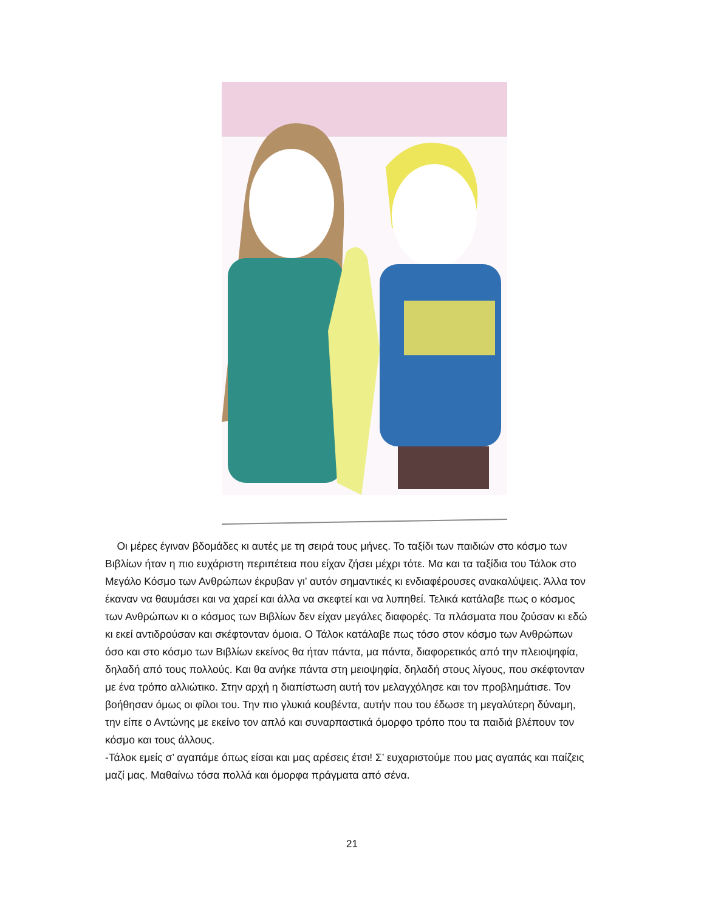Οι μέρες έγιναν βδομάδες κι αυτές με τη σειρά τους μήνες. Το ταξίδι των παιδιών στο κόσμο των Βιβλίων ήταν η πιο ευχάριστη περιπέτεια που είχαν ζήσει μέχρι τότε. Μα και τα ταξίδια του Τάλοκ στο Μεγάλο Κόσμο των Ανθρώπων έκρυβαν γι’ αυτόν σημαντικές κι ενδιαφέρουσες ανακαλύψεις. Άλλα τον έκαναν να θαυμάσει και να χαρεί και άλλα να σκεφτεί και να λυπηθεί. Τελικά κατάλαβε πως ο κόσμος των Ανθρώπων κι ο κόσμος των Βιβλίων δεν είχαν μεγάλες διαφορές. Τα πλάσματα που ζούσαν κι εδώ κι εκεί αντιδρούσαν και σκέφτονταν όμοια. Ο Τάλοκ κατάλαβε πως τόσο στον κόσμο των Ανθρώπων όσο και στο κόσμο των Βιβλίων εκείνος θα ήταν πάντα, μα πάντα, διαφορετικός από την πλειοψηφία, δηλαδή από τους πολλούς. Και θα ανήκε πάντα στη μειοψηφία, δηλαδή στους λίγους, που σκέφτονταν με ένα τρόπο αλλιώτικο. Στην αρχή η διαπίστωση αυτή τον μελαγχόλησε και τον προβλημάτισε. Τον βοήθησαν όμως οι φίλοι του. Την πιο γλυκιά κουβέντα, αυτήν που του έδωσε τη μεγαλύτερη δύναμη, την είπε ο Αντώνης με εκείνο τον απλό και συναρπαστικά όμορφο τρόπο που τα παιδιά βλέπουν τον κόσμο και τους άλλους.
-Τάλοκ εμείς σ’ αγαπάμε όπως είσαι και μας αρέσεις έτσι! Σ’ ευχαριστούμε που μας αγαπάς και παίζεις μαζί μας. Μαθαίνω τόσα πολλά και όμορφα πράγματα από σένα.
21